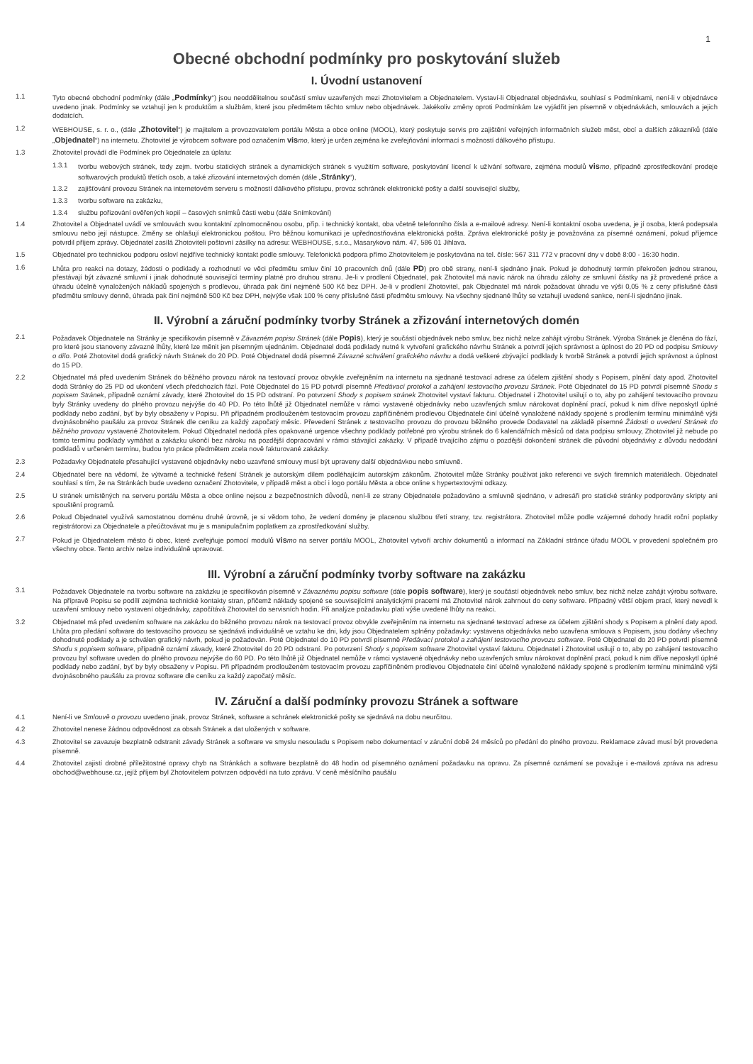1
Obecné obchodní podmínky pro poskytování služeb
I. Úvodní ustanovení
1.1 Tyto obecné obchodní podmínky (dále „Podmínky“) jsou neoddělitelnou součástí smluv uzavřených mezi Zhotovitelem a Objednatelem. Vystaví-li Objednatel objednávku, souhlasí s Podmínkami, není-li v objednávce uvedeno jinak. Podmínky se vztahují jen k produktům a službám, které jsou předmětem těchto smluv nebo objednávek. Jakékoliv změny oproti Podmínkám lze vyjádřit jen písemně v objednávkách, smlouvách a jejich dodatcích.
1.2 WEBHOUSE, s. r. o., (dále „Zhotovitel“) je majitelem a provozovatelem portálu Města a obce online (MOOL), který poskytuje servis pro zajištění veřejných informačních služeb měst, obcí a dalších zákazníků (dále „Objednatel“) na internetu. Zhotovitel je výrobcem software pod označením vis mo, který je určen zejména ke zveřejňování informací s možností dálkového přístupu.
1.3 Zhotovitel provádí dle Podmínek pro Objednatele za úplatu:
1.3.1 tvorbu webových stránek, tedy zejm. tvorbu statických stránek a dynamických stránek s využitím software, poskytování licencí k užívání software, zejména modulů vis mo, případně zprostředkování prodeje softwarových produktů třetích osob, a také zřizování internetových domén (dále „Stránky“),
1.3.2 zajišťování provozu Stránek na internetovém serveru s možností dálkového přístupu, provoz schránek elektronické pošty a další související služby,
1.3.3 tvorbu software na zakázku,
1.3.4 službu pořizování ověřených kopií – časových snímků části webu (dále Snímkování)
1.4 Zhotovitel a Objednatel uvádí ve smlouvách svou kontaktní zplnomocněnou osobu, příp. i technický kontakt, oba včetně telefonního čísla a e-mailové adresy. Není-li kontaktní osoba uvedena, je jí osoba, která podepsala smlouvu nebo její nástupce. Změny se ohlašují elektronickou poštou. Pro běžnou komunikaci je upřednostňována elektronická pošta. Zpráva elektronické pošty je považována za písemné oznámení, pokud příjemce potvrdil příjem zprávy. Objednatel zasílá Zhotoviteli poštovní zásilky na adresu: WEBHOUSE, s.r.o., Masarykovo nám. 47, 586 01 Jihlava.
1.5 Objednatel pro technickou podporu osloví nejdříve technický kontakt podle smlouvy. Telefonická podpora přímo Zhotovitelem je poskytována na tel. čísle: 567 311 772 v pracovní dny v době 8:00 - 16:30 hodin.
1.6 Lhůta pro reakci na dotazy, žádosti o podklady a rozhodnutí ve věci předmětu smluv činí 10 pracovních dnů (dále PD) pro obě strany, není-li sjednáno jinak. Pokud je dohodnutý termín překročen jednou stranou, přestávají být závazné smluvní i jinak dohodnuté související termíny platné pro druhou stranu. Je-li v prodlení Objednatel, pak Zhotovitel má navíc nárok na úhradu zálohy ze smluvní částky na již provedené práce a úhradu účelně vynaložených nákladů spojených s prodlevou, úhrada pak činí nejméně 500 Kč bez DPH. Je-li v prodlení Zhotovitel, pak Objednatel má nárok požadovat úhradu ve výši 0,05 % z ceny příslušné části předmětu smlouvy denně, úhrada pak činí nejméně 500 Kč bez DPH, nejvýše však 100 % ceny příslušné části předmětu smlouvy. Na všechny sjednané lhůty se vztahují uvedené sankce, není-li sjednáno jinak.
II. Výrobní a záruční podmínky tvorby Stránek a zřizování internetových domén
2.1 Požadavek Objednatele na Stránky je specifikován písemně v Závazném popisu Stránek (dále Popis), který je součástí objednávek nebo smluv, bez nichž nelze zahájit výrobu Stránek. Výroba Stránek je členěna do fází, pro které jsou stanoveny závazné lhůty, které lze měnit jen písemným ujednáním. Objednatel dodá podklady nutné k vytvoření grafického návrhu Stránek a potvrdí jejich správnost a úplnost do 20 PD od podpisu Smlouvy o dílo. Poté Zhotovitel dodá grafický návrh Stránek do 20 PD. Poté Objednatel dodá písemné Závazné schválení grafického návrhu a dodá veškeré zbývající podklady k tvorbě Stránek a potvrdí jejich správnost a úplnost do 15 PD.
2.2 Objednatel má před uvedením Stránek do běžného provozu nárok na testovací provoz obvykle zveřejněním na internetu na sjednané testovací adrese za účelem zjištění shody s Popisem, plnění daty apod. Zhotovitel dodá Stránky do 25 PD od ukončení všech předchozích fází. Poté Objednatel do 15 PD potvrdí písemně Předávací protokol a zahájení testovacího provozu Stránek. Poté Objednatel do 15 PD potvrdí písemně Shodu s popisem Stránek, případně oznámí závady, které Zhotovitel do 15 PD odstraní. Po potvrzení Shody s popisem stránek Zhotovitel vystaví fakturu. Objednatel i Zhotovitel usilují o to, aby po zahájení testovacího provozu byly Stránky uvedeny do plného provozu nejvýše do 40 PD. Po této lhůtě již Objednatel nemůže v rámci vystavené objednávky nebo uzavřených smluv nárokovat doplnění prací, pokud k nim dříve neposkytl úplné podklady nebo zadání, byť by byly obsaženy v Popisu. Při případném prodlouženém testovacím provozu zapříčiněném prodlevou Objednatele činí účelně vynaložené náklady spojené s prodlením termínu minimálně výši dvojnásobného paušálu za provoz Stránek dle ceníku za každý započatý měsíc. Převedení Stránek z testovacího provozu do provozu běžného provede Dodavatel na základě písemné Žádosti o uvedení Stránek do běžného provozu vystavené Zhotovitelem. Pokud Objednatel nedodá přes opakované urgence všechny podklady potřebné pro výrobu stránek do 6 kalendářních měsíců od data podpisu smlouvy, Zhotovitel již nebude po tomto termínu podklady vymáhat a zakázku ukončí bez nároku na pozdější dopracování v rámci stávající zakázky. V případě trvajícího zájmu o pozdější dokončení stránek dle původní objednávky z důvodu nedodání podkladů v určeném termínu, budou tyto práce předmětem zcela nově fakturované zakázky.
2.3 Požadavky Objednatele přesahující vystavené objednávky nebo uzavřené smlouvy musí být upraveny další objednávkou nebo smluvně.
2.4 Objednatel bere na vědomí, že výtvarné a technické řešení Stránek je autorským dílem podléhajícím autorským zákonům. Zhotovitel může Stránky používat jako referenci ve svých firemních materiálech. Objednatel souhlasí s tím, že na Stránkách bude uvedeno označení Zhotovitele, v případě měst a obcí i logo portálu Města a obce online s hypertextovými odkazy.
2.5 U stránek umístěných na serveru portálu Města a obce online nejsou z bezpečnostních důvodů, není-li ze strany Objednatele požadováno a smluvně sjednáno, v adresáři pro statické stránky podporovány skripty ani spouštění programů.
2.6 Pokud Objednatel využívá samostatnou doménu druhé úrovně, je si vědom toho, že vedení domény je placenou službou třetí strany, tzv. registrátora. Zhotovitel může podle vzájemné dohody hradit roční poplatky registrátorovi za Objednatele a přeúčtovávat mu je s manipulačním poplatkem za zprostředkování služby.
2.7 Pokud je Objednatelem město či obec, které zveřejňuje pomocí modulů vis mo na server portálu MOOL, Zhotovitel vytvoří archiv dokumentů a informací na Základní stránce úřadu MOOL v provedení společném pro všechny obce. Tento archiv nelze individuálně upravovat.
III. Výrobní a záruční podmínky tvorby software na zakázku
3.1 Požadavek Objednatele na tvorbu software na zakázku je specifikován písemně v Závaznému popisu software (dále popis software), který je součástí objednávek nebo smluv, bez nichž nelze zahájit výrobu software. Na přípravě Popisu se podílí zejména technické kontakty stran, přičemž náklady spojené se souvisejícími analytickými pracemi má Zhotovitel nárok zahrnout do ceny software. Případný větší objem prací, který nevedl k uzavření smlouvy nebo vystavení objednávky, započítává Zhotovitel do servisních hodin. Při analýze požadavku platí výše uvedené lhůty na reakci.
3.2 Objednatel má před uvedením software na zakázku do běžného provozu nárok na testovací provoz obvykle zveřejněním na internetu na sjednané testovací adrese za účelem zjištění shody s Popisem a plnění daty apod. Lhůta pro předání software do testovacího provozu se sjednává individuálně ve vztahu ke dni, kdy jsou Objednatelem splněny požadavky: vystavena objednávka nebo uzavřena smlouva s Popisem, jsou dodány všechny dohodnuté podklady a je schválen grafický návrh, pokud je požadován. Poté Objednatel do 10 PD potvrdí písemně Předávací protokol a zahájení testovacího provozu software. Poté Objednatel do 20 PD potvrdí písemně Shodu s popisem software, případně oznámí závady, které Zhotovitel do 20 PD odstraní. Po potvrzení Shody s popisem software Zhotovitel vystaví fakturu. Objednatel i Zhotovitel usilují o to, aby po zahájení testovacího provozu byl software uveden do plného provozu nejvýše do 60 PD. Po této lhůtě již Objednatel nemůže v rámci vystavené objednávky nebo uzavřených smluv nárokovat doplnění prací, pokud k nim dříve neposkytl úplné podklady nebo zadání, byť by byly obsaženy v Popisu. Při případném prodlouženém testovacím provozu zapříčiněném prodlevou Objednatele činí účelně vynaložené náklady spojené s prodlením termínu minimálně výši dvojnásobného paušálu za provoz software dle ceníku za každý započatý měsíc.
IV. Záruční a další podmínky provozu Stránek a software
4.1 Není-li ve Smlouvě o provozu uvedeno jinak, provoz Stránek, software a schránek elektronické pošty se sjednává na dobu neurčitou.
4.2 Zhotovitel nenese žádnou odpovědnost za obsah Stránek a dat uložených v software.
4.3 Zhotovitel se zavazuje bezplatně odstranit závady Stránek a software ve smyslu nesouladu s Popisem nebo dokumentací v záruční době 24 měsíců po předání do plného provozu. Reklamace závad musí být provedena písemně.
4.4 Zhotovitel zajistí drobné příležitostné opravy chyb na Stránkách a software bezplatně do 48 hodin od písemného oznámení požadavku na opravu. Za písemné oznámení se považuje i e-mailová zpráva na adresu obchod@webhouse.cz, jejíž příjem byl Zhotovitelem potvrzen odpovědí na tuto zprávu. V ceně měsíčního paušálu